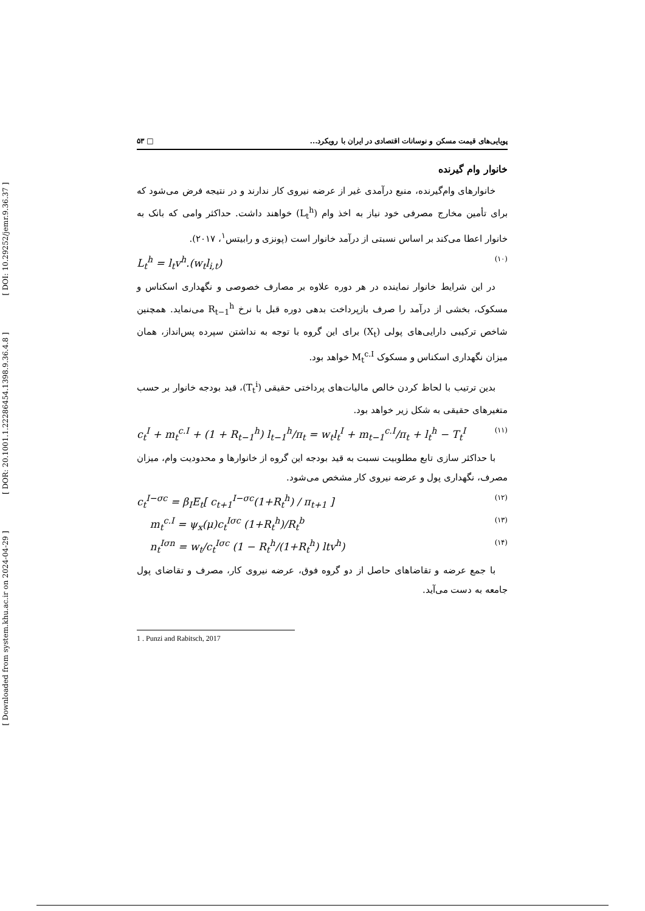[ DOI: 10.29252/jemr.9.36.37 ]
[ DOR: 20.1001.1.22286454.1398.9.36.4.8 ]
[ Downloaded from system.khu.ac.ir on 2024-04-29 ]
پویایی‌های قیمت مسکن و نوسانات اقتصادی در ایران با رویکرد... □ ۵۳
خانوار وام گیرنده
خانوارهای وام‌گیرنده، منبع درآمدی غیر از عرضه نیروی کار ندارند و در نتیجه فرض می‌شود که برای تأمین مخارج مصرفی خود نیاز به اخذ وام (L<sub>t</sub><sup>h</sup>) خواهند داشت. حداکثر وامی که بانک به خانوار اعطا می‌کند بر اساس نسبتی از درآمد خانوار است (پونزی و رابیتس<sup>۱</sup>، ۲۰۱۷).
L<sub>t</sub><sup>h</sup> = l<sub>t</sub>v<sup>h</sup>.(w<sub>t</sub>l<sub>i,t</sub>) (۱۰)
در این شرایط خانوار نماینده در هر دوره علاوه بر مصارف خصوصی و نگهداری اسکناس و مسکوک، بخشی از درآمد را صرف بازپرداخت بدهی دوره قبل با نرخ R<sub>t−1</sub><sup>h</sup> می‌نماید. همچنین شاخص ترکیبی دارایی‌های پولی (X<sub>t</sub>) برای این گروه با توجه به نداشتن سپرده پس‌انداز، همان میزان نگهداری اسکناس و مسکوک M<sub>t</sub><sup>c.I</sup> خواهد بود.
بدین ترتیب با لحاظ کردن خالص مالیات‌های پرداختی حقیقی (T<sub>t</sub><sup>i</sup>)، قید بودجه خانوار بر حسب متغیرهای حقیقی به شکل زیر خواهد بود.
c<sub>t</sub><sup>I</sup> + m<sub>t</sub><sup>c.I</sup> + (1 + R<sub>t−1</sub><sup>h</sup>) l<sub>t−1</sub><sup>h</sup>/π<sub>t</sub> = w<sub>t</sub>l<sub>t</sub><sup>I</sup> + m<sub>t−1</sub><sup>c.I</sup>/π<sub>t</sub> + l<sub>t</sub><sup>h</sup> − T<sub>t</sub><sup>I</sup> (۱۱)
با حداکثر سازی تابع مطلوبیت نسبت به قید بودجه این گروه از خانوارها و محدودیت وام، میزان مصرف، نگهداری پول و عرضه نیروی کار مشخص می‌شود.
c<sub>t</sub><sup>I−σc</sup> = β<sub>I</sub>E<sub>t</sub>[ c<sub>t+1</sub><sup>I−σc</sup>(1+R<sub>t</sub><sup>h</sup>) / π<sub>t+1</sub> ] (۱۲)
m<sub>t</sub><sup>c.I</sup> = ψ<sub>x</sub>(μ)c<sub>t</sub><sup>Iσc</sup> (1+R<sub>t</sub><sup>h</sup>)/R<sub>t</sub><sup>b</sup> (۱۳)
n<sub>t</sub><sup>Iσn</sup> = w<sub>t</sub>/c<sub>t</sub><sup>Iσc</sup> (1 − R<sub>t</sub><sup>h</sup>/(1+R<sub>t</sub><sup>h</sup>) ltv<sup>h</sup>) (۱۴)
با جمع عرضه و تقاضاهای حاصل از دو گروه فوق، عرضه نیروی کار، مصرف و تقاضای پول جامعه به دست می‌آید.
1 . Punzi and Rabitsch, 2017